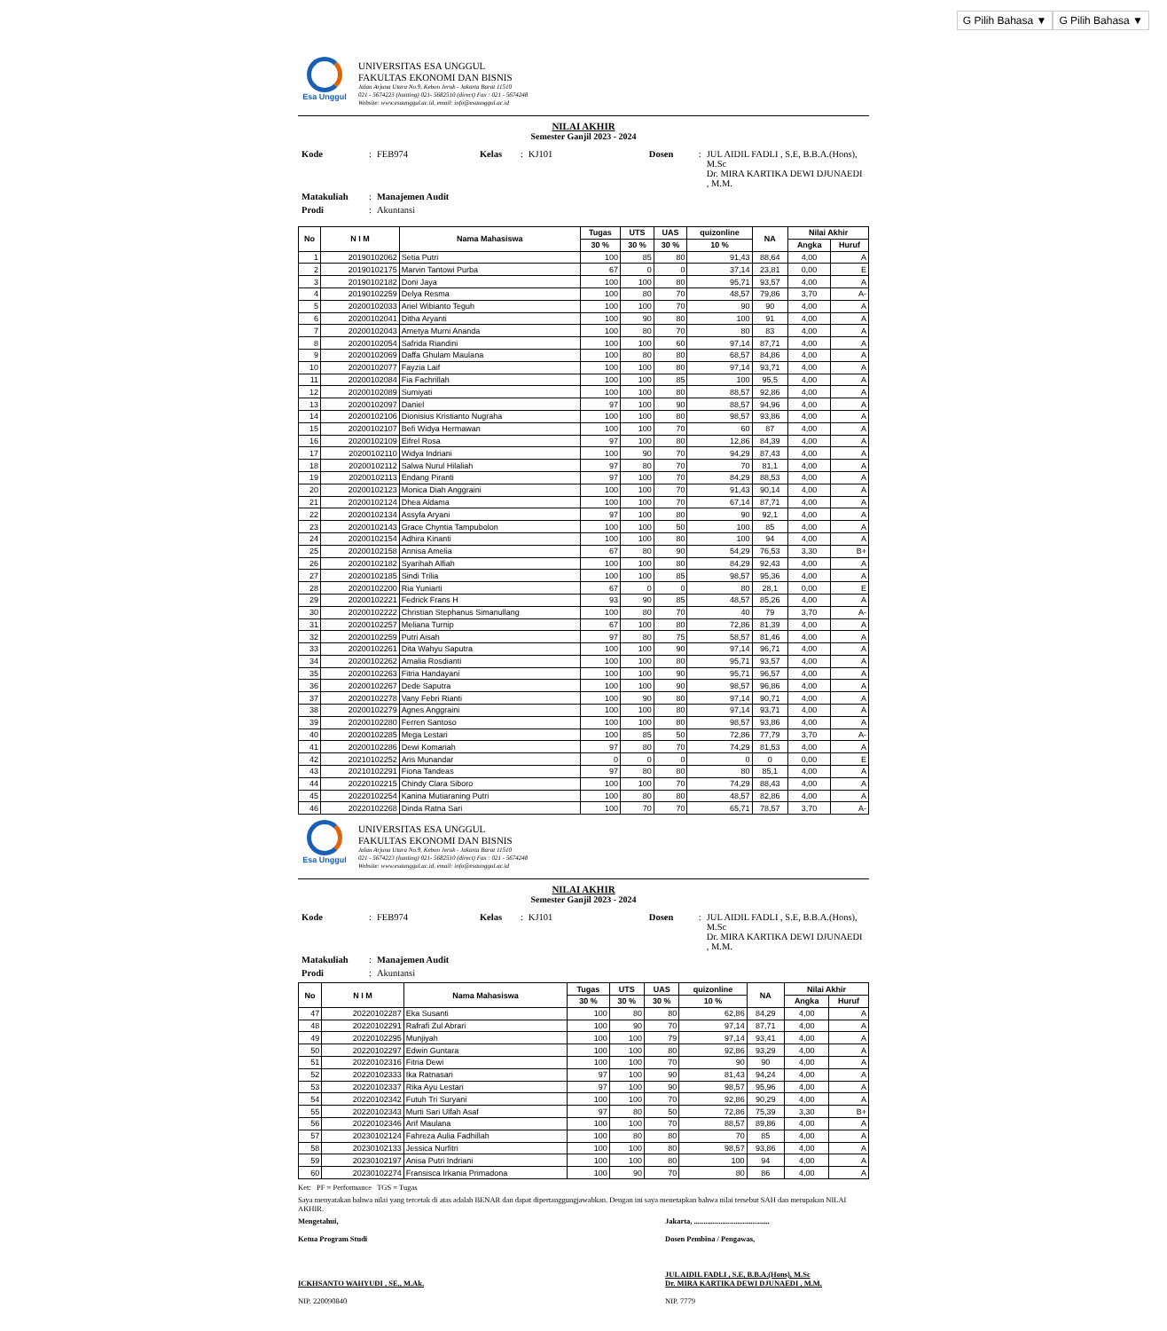G Pilih Bahasa ▼ G Pilih Bahasa ▼
Esa Unggul
UNIVERSITAS ESA UNGGUL
FAKULTAS EKONOMI DAN BISNIS
Jalan Arjuna Utara No.9, Kebon Jeruk - Jakarta Barat 11510
021 - 5674223 (hunting) 021- 5682510 (direct) Fax : 021 - 5674248
Website: www.esaunggul.ac.id, email: info@esaunggul.ac.id
NILAI AKHIR
Semester Ganjil 2023 - 2024
| Kode | : | FEB974 | Kelas | : | KJ101 | Dosen | : | JUL AIDIL FADLI , S.E, B.B.A.(Hons), M.Sc Dr. MIRA KARTIKA DEWI DJUNAEDI , M.M. |
| Matakuliah | : | Manajemen Audit | | | | | | |
| Prodi | : | Akuntansi | | | | | | |
| No | N I M | Nama Mahasiswa | Tugas | UTS | UAS | quizonline | NA | Nilai Akhir | |
| --- | --- | --- | --- | --- | --- | --- | --- | --- | --- |
| | | | 30 % | 30 % | 30 % | 10 % | | Angka | Huruf |
| 1 | 20190102062 | Setia Putri | 100 | 85 | 80 | 91,43 | 88,64 | 4,00 | A |
| 2 | 20190102175 | Marvin Tantowi Purba | 67 | 0 | 0 | 37,14 | 23,81 | 0,00 | E |
| 3 | 20190102182 | Doni Jaya | 100 | 100 | 80 | 95,71 | 93,57 | 4,00 | A |
| 4 | 20190102259 | Delya Resma | 100 | 80 | 70 | 48,57 | 79,86 | 3,70 | A- |
| 5 | 20200102033 | Ariel Wibianto Teguh | 100 | 100 | 70 | 90 | 90 | 4,00 | A |
| 6 | 20200102041 | Ditha Aryanti | 100 | 90 | 80 | 100 | 91 | 4,00 | A |
| 7 | 20200102043 | Ametya Murni Ananda | 100 | 80 | 70 | 80 | 83 | 4,00 | A |
| 8 | 20200102054 | Safrida Riandini | 100 | 100 | 60 | 97,14 | 87,71 | 4,00 | A |
| 9 | 20200102069 | Daffa Ghulam Maulana | 100 | 80 | 80 | 68,57 | 84,86 | 4,00 | A |
| 10 | 20200102077 | Fayzia Laif | 100 | 100 | 80 | 97,14 | 93,71 | 4,00 | A |
| 11 | 20200102084 | Fia Fachrillah | 100 | 100 | 85 | 100 | 95,5 | 4,00 | A |
| 12 | 20200102089 | Sumiyati | 100 | 100 | 80 | 88,57 | 92,86 | 4,00 | A |
| 13 | 20200102097 | Daniel | 97 | 100 | 90 | 88,57 | 94,96 | 4,00 | A |
| 14 | 20200102106 | Dionisius Kristianto Nugraha | 100 | 100 | 80 | 98,57 | 93,86 | 4,00 | A |
| 15 | 20200102107 | Befi Widya Hermawan | 100 | 100 | 70 | 60 | 87 | 4,00 | A |
| 16 | 20200102109 | Eifrel Rosa | 97 | 100 | 80 | 12,86 | 84,39 | 4,00 | A |
| 17 | 20200102110 | Widya Indriani | 100 | 90 | 70 | 94,29 | 87,43 | 4,00 | A |
| 18 | 20200102112 | Salwa Nurul Hilaliah | 97 | 80 | 70 | 70 | 81,1 | 4,00 | A |
| 19 | 20200102113 | Endang Piranti | 97 | 100 | 70 | 84,29 | 88,53 | 4,00 | A |
| 20 | 20200102123 | Monica Diah Anggraini | 100 | 100 | 70 | 91,43 | 90,14 | 4,00 | A |
| 21 | 20200102124 | Dhea Aldama | 100 | 100 | 70 | 67,14 | 87,71 | 4,00 | A |
| 22 | 20200102134 | Assyfa Aryani | 97 | 100 | 80 | 90 | 92,1 | 4,00 | A |
| 23 | 20200102143 | Grace Chyntia Tampubolon | 100 | 100 | 50 | 100 | 85 | 4,00 | A |
| 24 | 20200102154 | Adhira Kinanti | 100 | 100 | 80 | 100 | 94 | 4,00 | A |
| 25 | 20200102158 | Annisa Amelia | 67 | 80 | 90 | 54,29 | 76,53 | 3,30 | B+ |
| 26 | 20200102182 | Syarihah Alfiah | 100 | 100 | 80 | 84,29 | 92,43 | 4,00 | A |
| 27 | 20200102185 | Sindi Trilia | 100 | 100 | 85 | 98,57 | 95,36 | 4,00 | A |
| 28 | 20200102200 | Ria Yuniarti | 67 | 0 | 0 | 80 | 28,1 | 0,00 | E |
| 29 | 20200102221 | Fedrick Frans H | 93 | 90 | 85 | 48,57 | 85,26 | 4,00 | A |
| 30 | 20200102222 | Christian Stephanus Simanullang | 100 | 80 | 70 | 40 | 79 | 3,70 | A- |
| 31 | 20200102257 | Meliana Turnip | 67 | 100 | 80 | 72,86 | 81,39 | 4,00 | A |
| 32 | 20200102259 | Putri Aisah | 97 | 80 | 75 | 58,57 | 81,46 | 4,00 | A |
| 33 | 20200102261 | Dita Wahyu Saputra | 100 | 100 | 90 | 97,14 | 96,71 | 4,00 | A |
| 34 | 20200102262 | Amalia Rosdianti | 100 | 100 | 80 | 95,71 | 93,57 | 4,00 | A |
| 35 | 20200102263 | Fitria Handayani | 100 | 100 | 90 | 95,71 | 96,57 | 4,00 | A |
| 36 | 20200102267 | Dede Saputra | 100 | 100 | 90 | 98,57 | 96,86 | 4,00 | A |
| 37 | 20200102278 | Vany Febri Rianti | 100 | 90 | 80 | 97,14 | 90,71 | 4,00 | A |
| 38 | 20200102279 | Agnes Anggraini | 100 | 100 | 80 | 97,14 | 93,71 | 4,00 | A |
| 39 | 20200102280 | Ferren Santoso | 100 | 100 | 80 | 98,57 | 93,86 | 4,00 | A |
| 40 | 20200102285 | Mega Lestari | 100 | 85 | 50 | 72,86 | 77,79 | 3,70 | A- |
| 41 | 20200102286 | Dewi Komariah | 97 | 80 | 70 | 74,29 | 81,53 | 4,00 | A |
| 42 | 20210102252 | Aris Munandar | 0 | 0 | 0 | 0 | 0 | 0,00 | E |
| 43 | 20210102291 | Fiona Tandeas | 97 | 80 | 80 | 80 | 85,1 | 4,00 | A |
| 44 | 20220102215 | Chindy Clara Siboro | 100 | 100 | 70 | 74,29 | 88,43 | 4,00 | A |
| 45 | 20220102254 | Kanina Mutiaraning Putri | 100 | 80 | 80 | 48,57 | 82,86 | 4,00 | A |
| 46 | 20220102268 | Dinda Ratna Sari | 100 | 70 | 70 | 65,71 | 78,57 | 3,70 | A- |
Esa Unggul
UNIVERSITAS ESA UNGGUL
FAKULTAS EKONOMI DAN BISNIS
Jalan Arjuna Utara No.9, Kebon Jeruk - Jakarta Barat 11510
021 - 5674223 (hunting) 021- 5682510 (direct) Fax : 021 - 5674248
Website: www.esaunggul.ac.id, email: info@esaunggul.ac.id
NILAI AKHIR
Semester Ganjil 2023 - 2024
| Kode | : | FEB974 | Kelas | : | KJ101 | Dosen | : | JUL AIDIL FADLI , S.E, B.B.A.(Hons), M.Sc Dr. MIRA KARTIKA DEWI DJUNAEDI , M.M. |
| Matakuliah | : | Manajemen Audit | | | | | | |
| Prodi | : | Akuntansi | | | | | | |
| No | N I M | Nama Mahasiswa | Tugas | UTS | UAS | quizonline | NA | Nilai Akhir | |
| --- | --- | --- | --- | --- | --- | --- | --- | --- | --- |
| | | | 30 % | 30 % | 30 % | 10 % | | Angka | Huruf |
| 47 | 20220102287 | Eka Susanti | 100 | 80 | 80 | 62,86 | 84,29 | 4,00 | A |
| 48 | 20220102291 | Rafrafi Zul Abrari | 100 | 90 | 70 | 97,14 | 87,71 | 4,00 | A |
| 49 | 20220102295 | Munjiyah | 100 | 100 | 79 | 97,14 | 93,41 | 4,00 | A |
| 50 | 20220102297 | Edwin Guntara | 100 | 100 | 80 | 92,86 | 93,29 | 4,00 | A |
| 51 | 20220102316 | Fitria Dewi | 100 | 100 | 70 | 90 | 90 | 4,00 | A |
| 52 | 20220102333 | Ika Ratnasari | 97 | 100 | 90 | 81,43 | 94,24 | 4,00 | A |
| 53 | 20220102337 | Rika Ayu Lestari | 97 | 100 | 90 | 98,57 | 95,96 | 4,00 | A |
| 54 | 20220102342 | Futuh Tri Suryani | 100 | 100 | 70 | 92,86 | 90,29 | 4,00 | A |
| 55 | 20220102343 | Murti Sari Ulfah Asaf | 97 | 80 | 50 | 72,86 | 75,39 | 3,30 | B+ |
| 56 | 20220102346 | Arif Maulana | 100 | 100 | 70 | 88,57 | 89,86 | 4,00 | A |
| 57 | 20230102124 | Fahreza Aulia Fadhillah | 100 | 80 | 80 | 70 | 85 | 4,00 | A |
| 58 | 20230102133 | Jessica Nurfitri | 100 | 100 | 80 | 98,57 | 93,86 | 4,00 | A |
| 59 | 20230102197 | Anisa Putri Indriani | 100 | 100 | 80 | 100 | 94 | 4,00 | A |
| 60 | 20230102274 | Fransisca Irkania Primadona | 100 | 90 | 70 | 80 | 86 | 4,00 | A |
Ket: PF = Performance TGS = Tugas
Saya menyatakan bahwa nilai yang tercetak di atas adalah BENAR dan dapat dipertanggungjawabkan. Dengan ini saya menetapkan bahwa nilai tersebut SAH dan merupakan NILAI AKHIR.
Mengetahui,
Ketua Program Studi
ICKHSANTO WAHYUDI , SE., M.Ak.
NIP. 220090840
Jakarta, ........................................
Dosen Pembina / Pengawas,
JUL AIDIL FADLI , S.E, B.B.A.(Hons), M.Sc
Dr. MIRA KARTIKA DEWI DJUNAEDI , M.M.
NIP. 7779